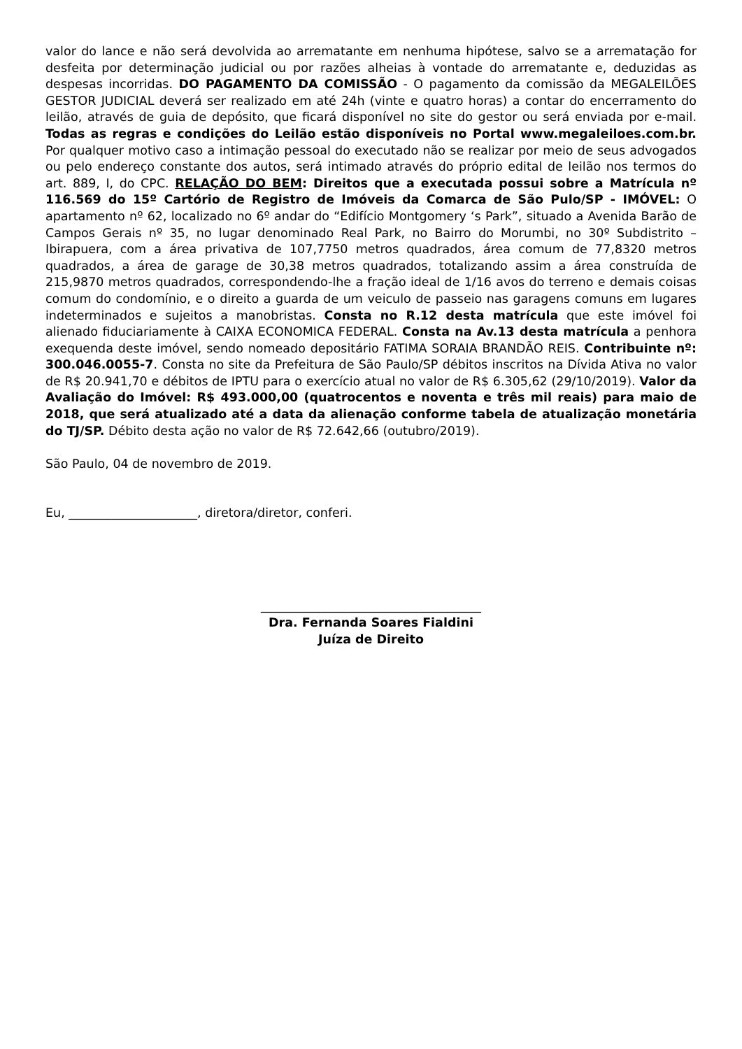valor do lance e não será devolvida ao arrematante em nenhuma hipótese, salvo se a arrematação for desfeita por determinação judicial ou por razões alheias à vontade do arrematante e, deduzidas as despesas incorridas. DO PAGAMENTO DA COMISSÃO - O pagamento da comissão da MEGALEILÕES GESTOR JUDICIAL deverá ser realizado em até 24h (vinte e quatro horas) a contar do encerramento do leilão, através de guia de depósito, que ficará disponível no site do gestor ou será enviada por e-mail. Todas as regras e condições do Leilão estão disponíveis no Portal www.megaleiloes.com.br. Por qualquer motivo caso a intimação pessoal do executado não se realizar por meio de seus advogados ou pelo endereço constante dos autos, será intimado através do próprio edital de leilão nos termos do art. 889, I, do CPC. RELAÇÃO DO BEM: Direitos que a executada possui sobre a Matrícula nº 116.569 do 15º Cartório de Registro de Imóveis da Comarca de São Pulo/SP - IMÓVEL: O apartamento nº 62, localizado no 6º andar do “Edifício Montgomery ‘s Park”, situado a Avenida Barão de Campos Gerais nº 35, no lugar denominado Real Park, no Bairro do Morumbi, no 30º Subdistrito – Ibirapuera, com a área privativa de 107,7750 metros quadrados, área comum de 77,8320 metros quadrados, a área de garage de 30,38 metros quadrados, totalizando assim a área construída de 215,9870 metros quadrados, correspondendo-lhe a fração ideal de 1/16 avos do terreno e demais coisas comum do condomínio, e o direito a guarda de um veiculo de passeio nas garagens comuns em lugares indeterminados e sujeitos a manobristas. Consta no R.12 desta matrícula que este imóvel foi alienado fiduciariamente à CAIXA ECONOMICA FEDERAL. Consta na Av.13 desta matrícula a penhora exequenda deste imóvel, sendo nomeado depositário FATIMA SORAIA BRANDÃO REIS. Contribuinte nº: 300.046.0055-7. Consta no site da Prefeitura de São Paulo/SP débitos inscritos na Dívida Ativa no valor de R$ 20.941,70 e débitos de IPTU para o exercício atual no valor de R$ 6.305,62 (29/10/2019). Valor da Avaliação do Imóvel: R$ 493.000,00 (quatrocentos e noventa e três mil reais) para maio de 2018, que será atualizado até a data da alienação conforme tabela de atualização monetária do TJ/SP. Débito desta ação no valor de R$ 72.642,66 (outubro/2019).
São Paulo, 04 de novembro de 2019.
Eu, _____________________, diretora/diretor, conferi.
____________________________________
Dra. Fernanda Soares Fialdini
Juíza de Direito